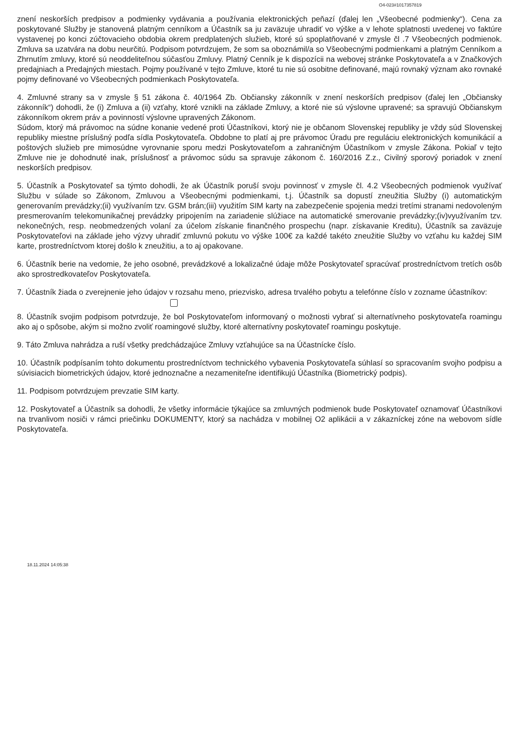O4-023#1017357819
znení neskorších predpisov a podmienky vydávania a používania elektronických peňazí (ďalej len „Všeobecné podmienky“). Cena za poskytované Služby je stanovená platným cenníkom a Účastník sa ju zaväzuje uhradiť vo výške a v lehote splatnosti uvedenej vo faktúre vystavenej po konci zúčtovacieho obdobia okrem predplatených služieb, ktoré sú spoplatňované v zmysle čl .7 Všeobecných podmienok. Zmluva sa uzatvára na dobu neurčitú. Podpisom potvrdzujem, že som sa oboznámil/a so Všeobecnými podmienkami a platným Cenníkom a Zhrnutím zmluvy, ktoré sú neoddeliteľnou súčasťou Zmluvy. Platný Cenník je k dispozícii na webovej stránke Poskytovateľa a v Značkových predajniach a Predajných miestach. Pojmy používané v tejto Zmluve, ktoré tu nie sú osobitne definované, majú rovnaký význam ako rovnaké pojmy definované vo Všeobecných podmienkach Poskytovateľa.
4. Zmluvné strany sa v zmysle § 51 zákona č. 40/1964 Zb. Občiansky zákonník v znení neskorších predpisov (ďalej len „Občiansky zákonník“) dohodli, že (i) Zmluva a (ii) vzťahy, ktoré vznikli na základe Zmluvy, a ktoré nie sú výslovne upravené; sa spravujú Občianskym zákonníkom okrem práv a povinností výslovne upravených Zákonom.
Súdom, ktorý má právomoc na súdne konanie vedené proti Účastníkovi, ktorý nie je občanom Slovenskej republiky je vždy súd Slovenskej republiky miestne príslušný podľa sídla Poskytovateľa. Obdobne to platí aj pre právomoc Úradu pre reguláciu elektronických komunikácií a poštových služieb pre mimosúdne vyrovnanie sporu medzi Poskytovateľom a zahraničným Účastníkom v zmysle Zákona. Pokiaľ v tejto Zmluve nie je dohodnuté inak, príslušnosť a právomoc súdu sa spravuje zákonom č. 160/2016 Z.z., Civilný sporový poriadok v znení neskorších predpisov.
5. Účastník a Poskytovateľ sa týmto dohodli, že ak Účastník poruší svoju povinnosť v zmysle čl. 4.2 Všeobecných podmienok využívať Službu v súlade so Zákonom, Zmluvou a Všeobecnými podmienkami, t.j. Účastník sa dopustí zneužitia Služby (i) automatickým generovaním prevádzky;(ii) využívaním tzv. GSM brán;(iii) využitím SIM karty na zabezpečenie spojenia medzi tretími stranami nedovoleným presmerovaním telekomunikačnej prevádzky pripojením na zariadenie slúžiace na automatické smerovanie prevádzky;(iv)využívaním tzv. nekonečných, resp. neobmedzených volaní za účelom získanie finančného prospechu (napr. získavanie Kreditu), Účastník sa zaväzuje Poskytovateľovi na základe jeho výzvy uhradiť zmluvnú pokutu vo výške 100€ za každé takéto zneužitie Služby vo vzťahu ku každej SIM karte, prostredníctvom ktorej došlo k zneužitiu, a to aj opakovane.
6. Účastník berie na vedomie, že jeho osobné, prevádzkové a lokalizačné údaje môže Poskytovateľ spracúvať prostredníctvom tretích osôb ako sprostredkovateľov Poskytovateľa.
7. Účastník žiada o zverejnenie jeho údajov v rozsahu meno, priezvisko, adresa trvalého pobytu a telefónne číslo v zozname účastníkov:
8. Účastník svojim podpisom potvrdzuje, že bol Poskytovateľom informovaný o možnosti vybrať si alternatívneho poskytovateľa roamingu ako aj o spôsobe, akým si možno zvoliť roamingové služby, ktoré alternatívny poskytovateľ roamingu poskytuje.
9. Táto Zmluva nahrádza a ruší všetky predchádzajúce Zmluvy vzťahujúce sa na Účastnícke číslo.
10. Účastník podpísaním tohto dokumentu prostredníctvom technického vybavenia Poskytovateľa súhlasí so spracovaním svojho podpisu a súvisiacich biometrických údajov, ktoré jednoznačne a nezameniteľne identifikujú Účastníka (Biometrický podpis).
11. Podpisom potvrdzujem prevzatie SIM karty.
12. Poskytovateľ a Účastník sa dohodli, že všetky informácie týkajúce sa zmluvných podmienok bude Poskytovateľ oznamovať Účastníkovi na trvanlivom nosiči v rámci priečinku DOKUMENTY, ktorý sa nachádza v mobilnej O2 aplikácii a v zákazníckej zóne na webovom sídle Poskytovateľa.
18.11.2024 14:05:38